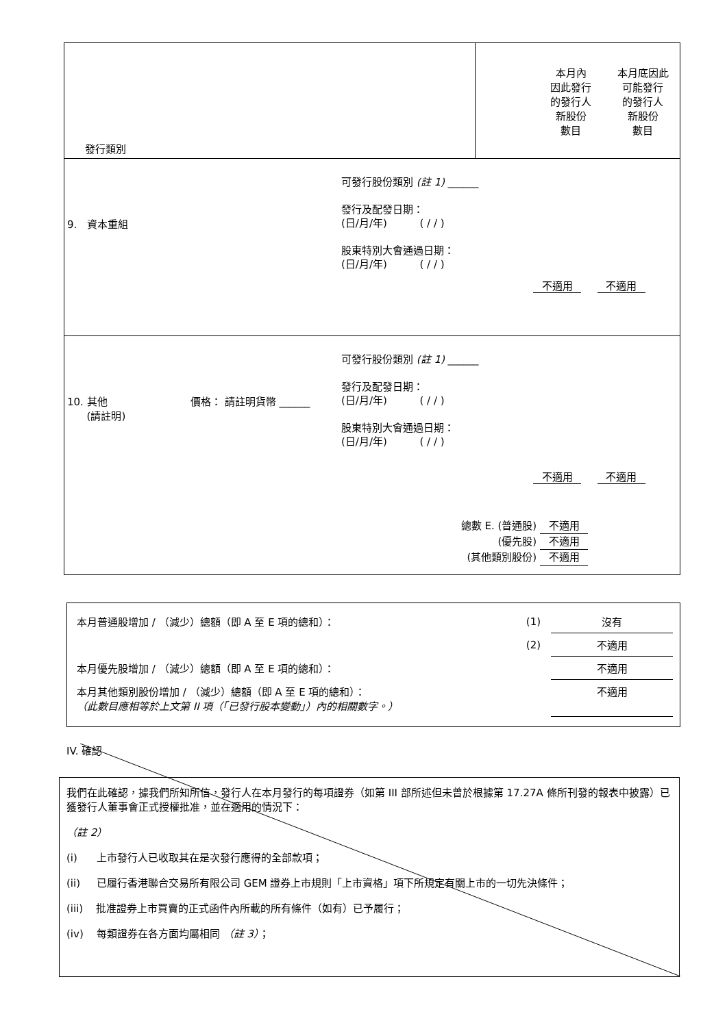| 發行類別 | 本月內 因此發行 的發行人 新股份 數目 本月底因此 可能發行 的發行人 新股份 數目 |
| 9. 資本重組 可發行股份類別 (註 1) ______ 發行及配發日期： (日/月/年) ( / / ) 股東特別大會通過日期： (日/月/年) ( / / ) 不適用 不適用 | |
| 10. 其他 (請註明) 價格： 請註明貨幣 ______ 可發行股份類別 (註 1) ______ 發行及配發日期： (日/月/年) ( / / ) 股東特別大會通過日期： (日/月/年) ( / / ) 不適用 不適用 總數 E. (普通股) 不適用 (優先股) 不適用 (其他類別股份) 不適用 | |
| 本月普通股增加 / （減少）總額（即 A 至 E 項的總和）： | (1) | 沒有 |
| | (2) | 不適用 |
| 本月優先股增加 / （減少）總額（即 A 至 E 項的總和）： | | 不適用 |
| 本月其他類別股份增加 / （減少）總額（即 A 至 E 項的總和）： （此數目應相等於上文第 II 項（「已發行股本變動」）內的相關數字。） | | 不適用 |
IV. 確認
我們在此確認，據我們所知所信，發行人在本月發行的每項證券（如第 III 部所述但未曾於根據第 17.27A 條所刊發的報表中披露）已獲發行人董事會正式授權批准，並在適用的情況下：
（註 2）
(i) 上市發行人已收取其在是次發行應得的全部款項；
(ii) 已履行香港聯合交易所有限公司 GEM 證券上市規則「上市資格」項下所規定有關上市的一切先決條件；
(iii) 批准證券上市買賣的正式函件內所載的所有條件（如有）已予履行；
(iv) 每類證券在各方面均屬相同 （註 3）；